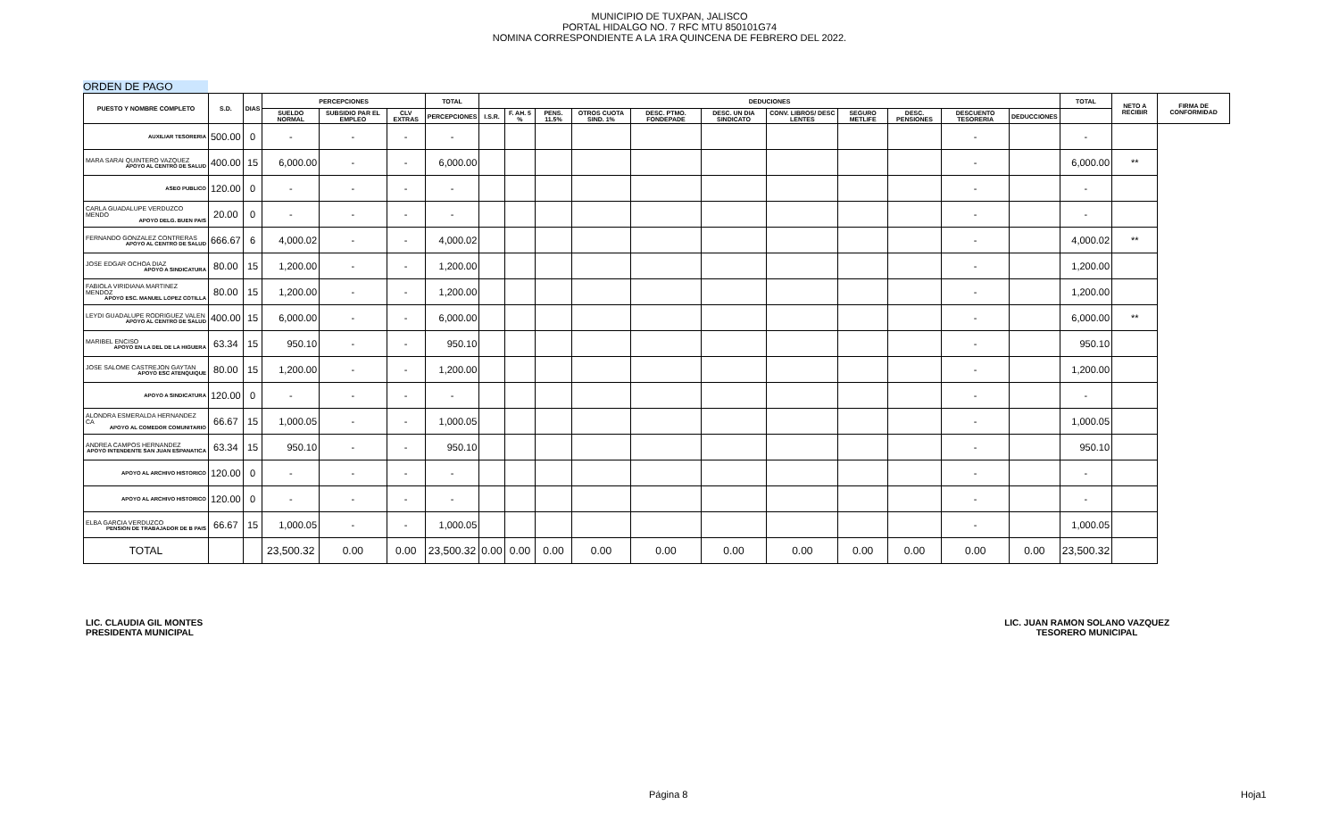MUNICIPIO DE TUXPAN, JALISCO
PORTAL HIDALGO NO. 7 RFC MTU 850101G74
NOMINA CORRESPONDIENTE A LA 1RA QUINCENA DE FEBRERO DEL 2022.
ORDEN DE PAGO
| PUESTO Y NOMBRE COMPLETO | S.D. | DIAS | PERCEPCIONES | | | TOTAL | DEDUCIONES | | | | | | | | | | | TOTAL | NETO A RECIBIR | FIRMA DE CONFORMIDAD |
| --- | --- | --- | --- | --- | --- | --- | --- | --- | --- | --- | --- | --- | --- | --- | --- | --- | --- | --- | --- | --- |
| | | | SUELDO NORMAL | SUBSIDIO PAR EL EMPLEO | CLV EXTRAS | PERCEPCIONES | I.S.R. | F. AH. 5 % | PENS. 11.5% | OTROS CUOTA SIND. 1% | DESC. PTMO. FONDEPADE | DESC. UN DIA SINDICATO | CONV. LIBROS/ DESC LENTES | SEGURO METLIFE | DESC. PENSIONES | DESCUENTO TESORERIA | DEDUCCIONES | | | |
| AUXILIAR TESORERIA | 500.00 | 0 | - | - | - | - | | | | | | | | | | - | | - | | |
| MARA SARAI QUINTERO VAZQUEZ APOYO AL CENTRO DE SALUD | 400.00 | 15 | 6,000.00 | - | - | 6,000.00 | | | | | | | | | | - | | 6,000.00 | ** | |
| ASEO PUBLICO | 120.00 | 0 | - | - | - | - | | | | | | | | | | - | | - | | |
| CARLA GUADALUPE VERDUZCO MENDO APOYO DELG. BUEN PAIS | 20.00 | 0 | - | - | - | - | | | | | | | | | | - | | - | | |
| FERNANDO GONZALEZ CONTRERAS APOYO AL CENTRO DE SALUD | 666.67 | 6 | 4,000.02 | - | - | 4,000.02 | | | | | | | | | | - | | 4,000.02 | ** | |
| JOSE EDGAR OCHOA DIAZ APOYO A SINDICATURA | 80.00 | 15 | 1,200.00 | - | - | 1,200.00 | | | | | | | | | | - | | 1,200.00 | | |
| FABIOLA VIRIDIANA MARTINEZ MENDOZ APOYO ESC. MANUEL LOPEZ COTILLA | 80.00 | 15 | 1,200.00 | - | - | 1,200.00 | | | | | | | | | | - | | 1,200.00 | | |
| LEYDI GUADALUPE RODRIGUEZ VALEN APOYO AL CENTRO DE SALUD | 400.00 | 15 | 6,000.00 | - | - | 6,000.00 | | | | | | | | | | - | | 6,000.00 | ** | |
| MARIBEL ENCISO APOYO EN LA DEL DE LA HIGUERA | 63.34 | 15 | 950.10 | - | - | 950.10 | | | | | | | | | | - | | 950.10 | | |
| JOSE SALOME CASTREJON GAYTAN APOYO ESC ATENQUIQUE | 80.00 | 15 | 1,200.00 | - | - | 1,200.00 | | | | | | | | | | - | | 1,200.00 | | |
| APOYO A SINDICATURA | 120.00 | 0 | - | - | - | - | | | | | | | | | | - | | - | | |
| ALONDRA ESMERALDA HERNANDEZ CA APOYO AL COMEDOR COMUNITARIO | 66.67 | 15 | 1,000.05 | - | - | 1,000.05 | | | | | | | | | | - | | 1,000.05 | | |
| ANDREA CAMPOS HERNANDEZ APOYO INTENDENTE SAN JUAN ESPANATICA | 63.34 | 15 | 950.10 | - | - | 950.10 | | | | | | | | | | - | | 950.10 | | |
| APOYO AL ARCHIVO HISTORICO | 120.00 | 0 | - | - | - | - | | | | | | | | | | - | | - | | |
| APOYO AL ARCHIVO HISTORICO | 120.00 | 0 | - | - | - | - | | | | | | | | | | - | | - | | |
| ELBA GARCIA VERDUZCO PENSION DE TRABAJADOR DE B PAIS | 66.67 | 15 | 1,000.05 | - | - | 1,000.05 | | | | | | | | | | - | | 1,000.05 | | |
| TOTAL | | | 23,500.32 | 0.00 | 0.00 | 23,500.32 | 0.00 | 0.00 | 0.00 | 0.00 | 0.00 | 0.00 | 0.00 | 0.00 | 0.00 | 0.00 | 0.00 | 23,500.32 | | |
LIC. CLAUDIA GIL MONTES
PRESIDENTA MUNICIPAL
LIC. JUAN RAMON SOLANO VAZQUEZ
TESORERO MUNICIPAL
Página 8 Hoja1